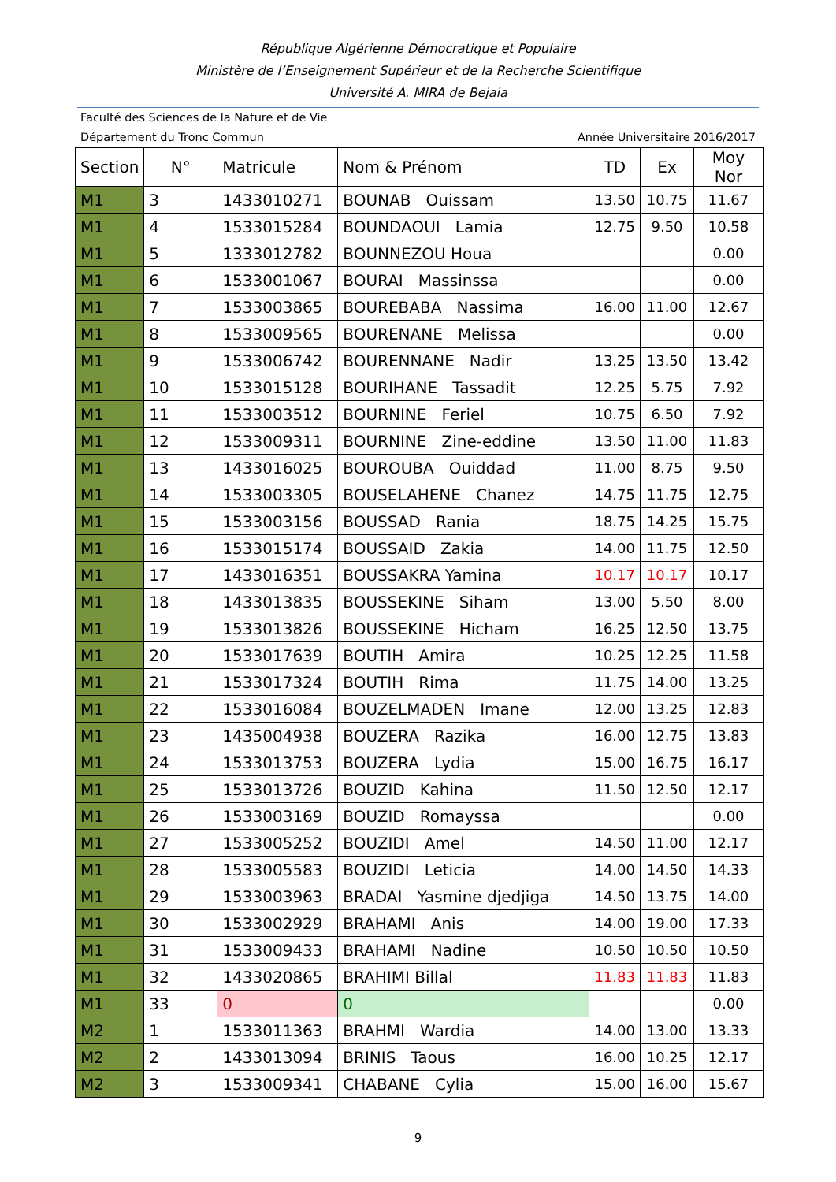République Algérienne Démocratique et Populaire
Ministère de l’Enseignement Supérieur et de la Recherche Scientifique
Université A. MIRA de Bejaia
Faculté des Sciences de la Nature et de Vie
Département du Tronc Commun Année Universitaire 2016/2017
| Section | N° | Matricule | Nom & Prénom | TD | Ex | Moy Nor |
| --- | --- | --- | --- | --- | --- | --- |
| M1 | 3 | 1433010271 | BOUNAB Ouissam | 13.50 | 10.75 | 11.67 |
| M1 | 4 | 1533015284 | BOUNDAOUI Lamia | 12.75 | 9.50 | 10.58 |
| M1 | 5 | 1333012782 | BOUNNEZOU Houa | | | 0.00 |
| M1 | 6 | 1533001067 | BOURAI Massinssa | | | 0.00 |
| M1 | 7 | 1533003865 | BOUREBABA Nassima | 16.00 | 11.00 | 12.67 |
| M1 | 8 | 1533009565 | BOURENANE Melissa | | | 0.00 |
| M1 | 9 | 1533006742 | BOURENNANE Nadir | 13.25 | 13.50 | 13.42 |
| M1 | 10 | 1533015128 | BOURIHANE Tassadit | 12.25 | 5.75 | 7.92 |
| M1 | 11 | 1533003512 | BOURNINE Feriel | 10.75 | 6.50 | 7.92 |
| M1 | 12 | 1533009311 | BOURNINE Zine-eddine | 13.50 | 11.00 | 11.83 |
| M1 | 13 | 1433016025 | BOUROUBA Ouiddad | 11.00 | 8.75 | 9.50 |
| M1 | 14 | 1533003305 | BOUSELAHENE Chanez | 14.75 | 11.75 | 12.75 |
| M1 | 15 | 1533003156 | BOUSSAD Rania | 18.75 | 14.25 | 15.75 |
| M1 | 16 | 1533015174 | BOUSSAID Zakia | 14.00 | 11.75 | 12.50 |
| M1 | 17 | 1433016351 | BOUSSAKRA Yamina | 10.17 | 10.17 | 10.17 |
| M1 | 18 | 1433013835 | BOUSSEKINE Siham | 13.00 | 5.50 | 8.00 |
| M1 | 19 | 1533013826 | BOUSSEKINE Hicham | 16.25 | 12.50 | 13.75 |
| M1 | 20 | 1533017639 | BOUTIH Amira | 10.25 | 12.25 | 11.58 |
| M1 | 21 | 1533017324 | BOUTIH Rima | 11.75 | 14.00 | 13.25 |
| M1 | 22 | 1533016084 | BOUZELMADEN Imane | 12.00 | 13.25 | 12.83 |
| M1 | 23 | 1435004938 | BOUZERA Razika | 16.00 | 12.75 | 13.83 |
| M1 | 24 | 1533013753 | BOUZERA Lydia | 15.00 | 16.75 | 16.17 |
| M1 | 25 | 1533013726 | BOUZID Kahina | 11.50 | 12.50 | 12.17 |
| M1 | 26 | 1533003169 | BOUZID Romayssa | | | 0.00 |
| M1 | 27 | 1533005252 | BOUZIDI Amel | 14.50 | 11.00 | 12.17 |
| M1 | 28 | 1533005583 | BOUZIDI Leticia | 14.00 | 14.50 | 14.33 |
| M1 | 29 | 1533003963 | BRADAI Yasmine djedjiga | 14.50 | 13.75 | 14.00 |
| M1 | 30 | 1533002929 | BRAHAMI Anis | 14.00 | 19.00 | 17.33 |
| M1 | 31 | 1533009433 | BRAHAMI Nadine | 10.50 | 10.50 | 10.50 |
| M1 | 32 | 1433020865 | BRAHIMI Billal | 11.83 | 11.83 | 11.83 |
| M1 | 33 | 0 | 0 | | | 0.00 |
| M2 | 1 | 1533011363 | BRAHMI Wardia | 14.00 | 13.00 | 13.33 |
| M2 | 2 | 1433013094 | BRINIS Taous | 16.00 | 10.25 | 12.17 |
| M2 | 3 | 1533009341 | CHABANE Cylia | 15.00 | 16.00 | 15.67 |
9